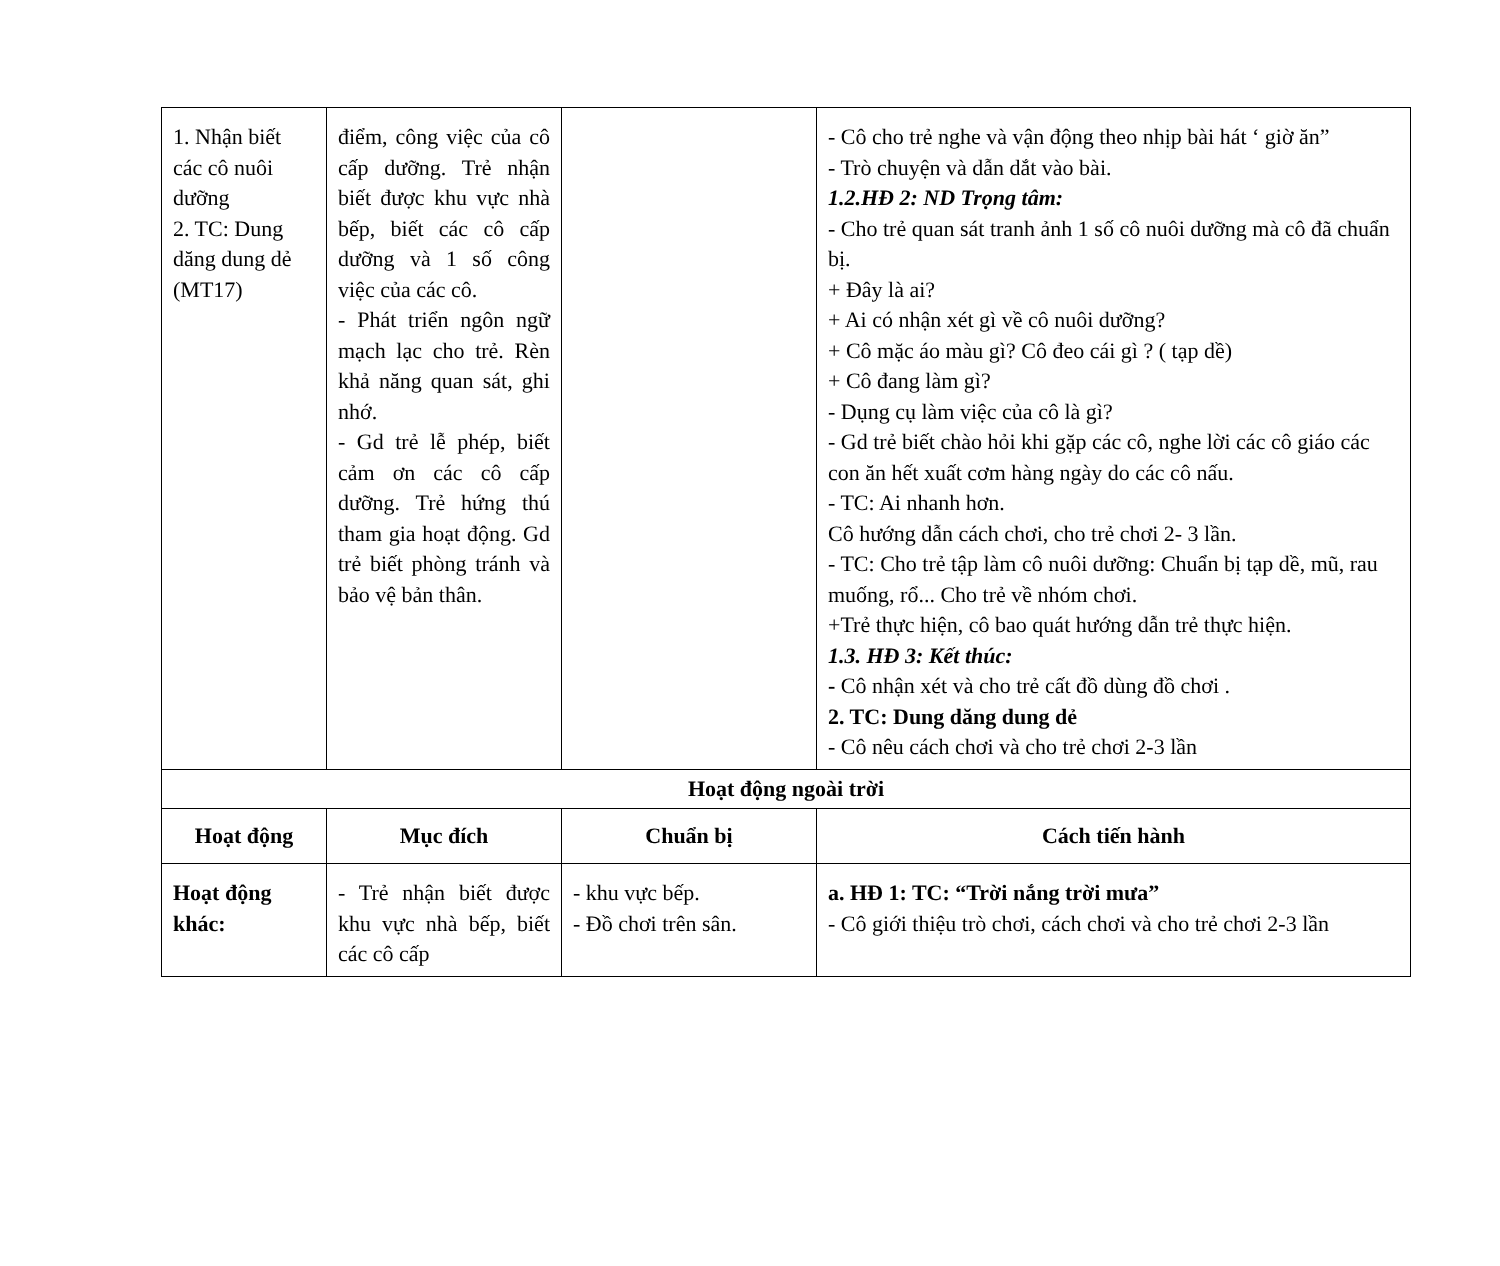| 1. Nhận biết các cô nuôi dưỡng 2. TC: Dung dăng dung dẻ (MT17) | điểm, công việc của cô cấp dưỡng. Trẻ nhận biết được khu vực nhà bếp, biết các cô cấp dưỡng và 1 số công việc của các cô. - Phát triển ngôn ngữ mạch lạc cho trẻ. Rèn khả năng quan sát, ghi nhớ. - Gd trẻ lễ phép, biết cảm ơn các cô cấp dưỡng. Trẻ hứng thú tham gia hoạt động. Gd trẻ biết phòng tránh và bảo vệ bản thân. | | - Cô cho trẻ nghe và vận động theo nhịp bài hát ‘ giờ ăn” - Trò chuyện và dẫn dắt vào bài. 1.2.HĐ 2: ND Trọng tâm: - Cho trẻ quan sát tranh ảnh 1 số cô nuôi dưỡng mà cô đã chuẩn bị. + Đây là ai? + Ai có nhận xét gì về cô nuôi dưỡng? + Cô mặc áo màu gì? Cô đeo cái gì ? ( tạp dề) + Cô đang làm gì? - Dụng cụ làm việc của cô là gì? - Gd trẻ biết chào hỏi khi gặp các cô, nghe lời các cô giáo các con ăn hết xuất cơm hàng ngày do các cô nấu. - TC: Ai nhanh hơn. Cô hướng dẫn cách chơi, cho trẻ chơi 2- 3 lần. - TC: Cho trẻ tập làm cô nuôi dưỡng: Chuẩn bị tạp dề, mũ, rau muống, rổ... Cho trẻ về nhóm chơi. +Trẻ thực hiện, cô bao quát hướng dẫn trẻ thực hiện. 1.3. HĐ 3: Kết thúc: - Cô nhận xét và cho trẻ cất đồ dùng đồ chơi . 2. TC: Dung dăng dung dẻ - Cô nêu cách chơi và cho trẻ chơi 2-3 lần |
| Hoạt động ngoài trời | | | |
| Hoạt động | Mục đích | Chuẩn bị | Cách tiến hành |
| Hoạt động khác: | - Trẻ nhận biết được khu vực nhà bếp, biết các cô cấp | - khu vực bếp. - Đồ chơi trên sân. | a. HĐ 1: TC: “Trời nắng trời mưa” - Cô giới thiệu trò chơi, cách chơi và cho trẻ chơi 2-3 lần |